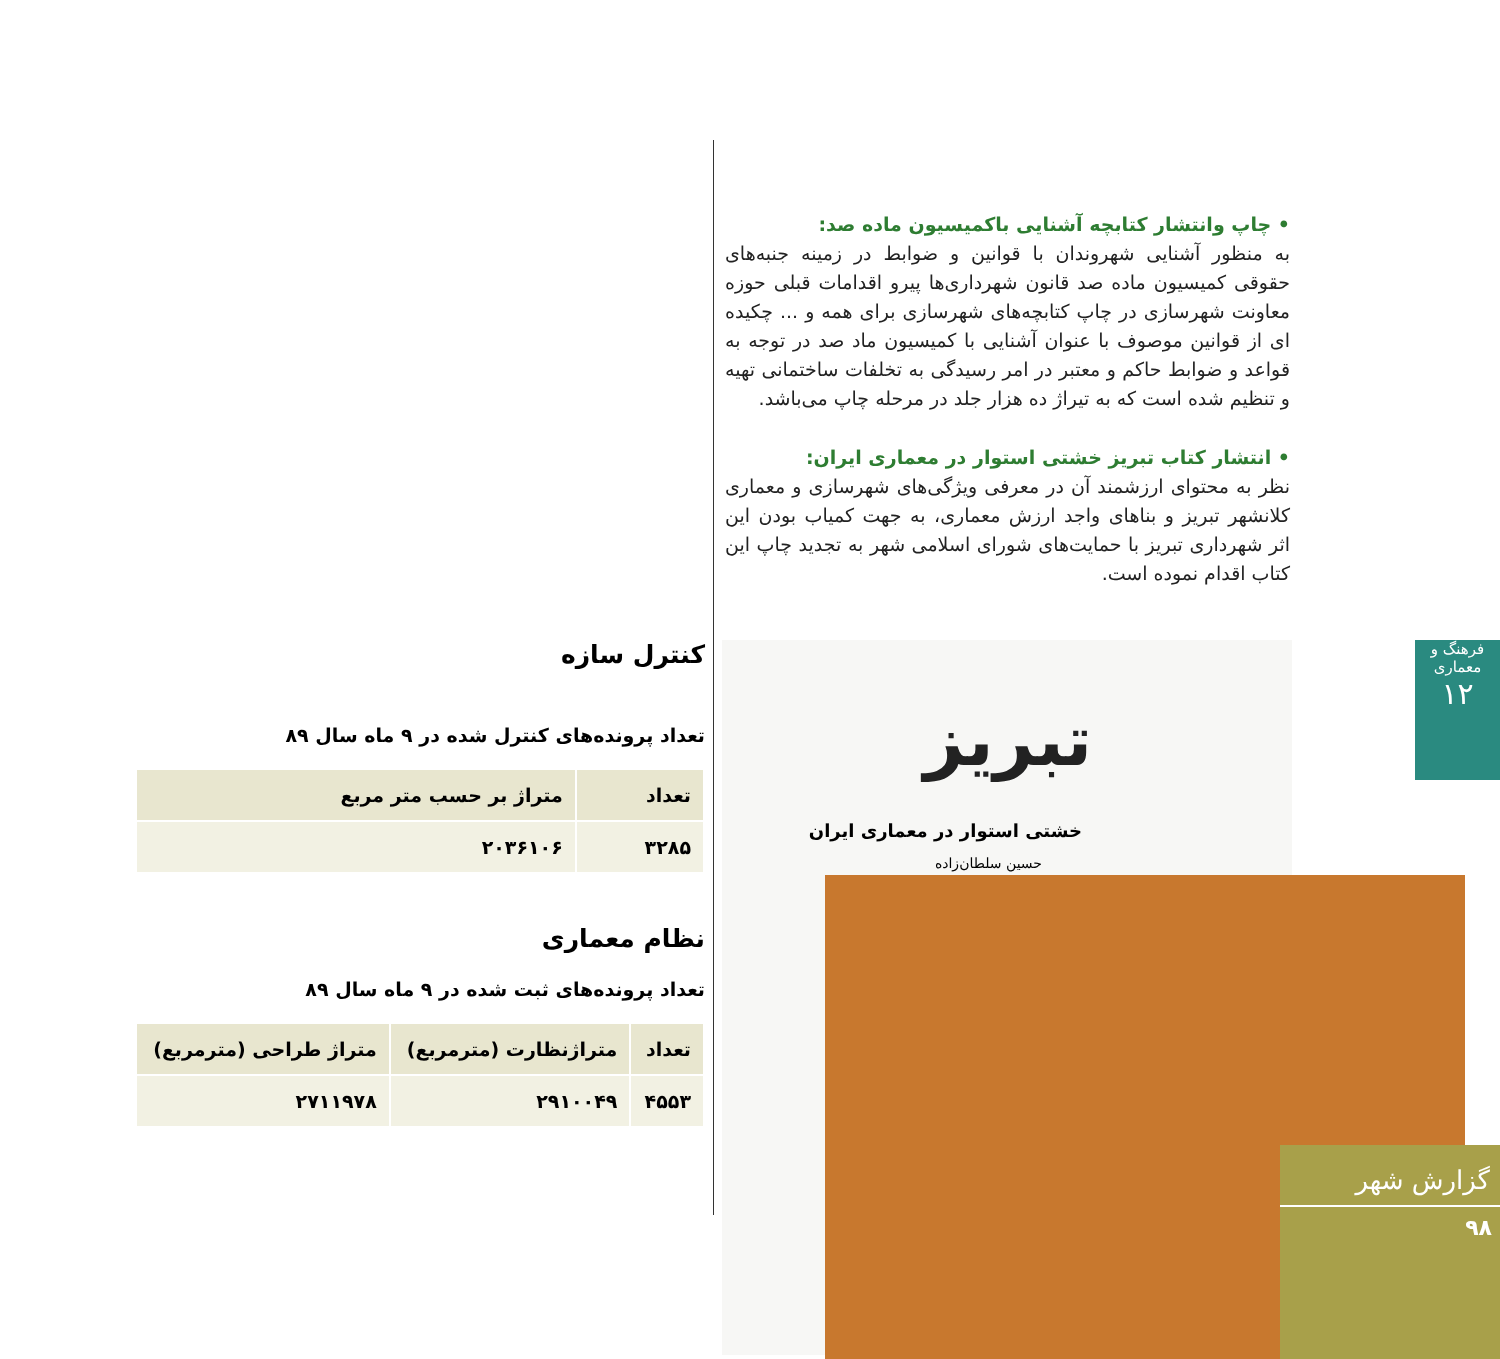• چاپ وانتشار کتابچه آشنایی باکمیسیون ماده صد:
به منظور آشنایی شهروندان با قوانین و ضوابط در زمینه جنبه‌های حقوقی کمیسیون ماده صد قانون شهرداری‌ها پیرو اقدامات قبلی حوزه معاونت شهرسازی در چاپ کتابچه‌های شهرسازی برای همه و ... چکیده ای از قوانین موصوف با عنوان آشنایی با کمیسیون ماد صد در توجه به قواعد و ضوابط حاکم و معتبر در امر رسیدگی به تخلفات ساختمانی تهیه و تنظیم شده است که به تیراژ ده هزار جلد در مرحله چاپ می‌باشد.
• انتشار کتاب تبریز خشتی استوار در معماری ایران:
نظر به محتوای ارزشمند آن در معرفی ویژگی‌های شهرسازی و معماری کلانشهر تبریز و بناهای واجد ارزش معماری، به جهت کمیاب بودن این اثر شهرداری تبریز با حمایت‌های شورای اسلامی شهر به تجدید چاپ این کتاب اقدام نموده است.
کنترل سازه
تعداد پرونده‌های کنترل شده در ۹ ماه سال ۸۹
| تعداد | متراژ بر حسب متر مربع |
| --- | --- |
| ۳۲۸۵ | ۲۰۳۶۱۰۶ |
نظام معماری
تعداد پرونده‌های ثبت شده در ۹ ماه سال ۸۹
| تعداد | متراژنظارت (مترمربع) | متراژ طراحی (مترمربع) |
| --- | --- | --- |
| ۴۵۵۳ | ۲۹۱۰۰۴۹ | ۲۷۱۱۹۷۸ |
تبریز
خشتی استوار در معماری ایران
حسین سلطان‌زاده
فرهنگ و معماری
۱۲
گزارش شهر
۹۸